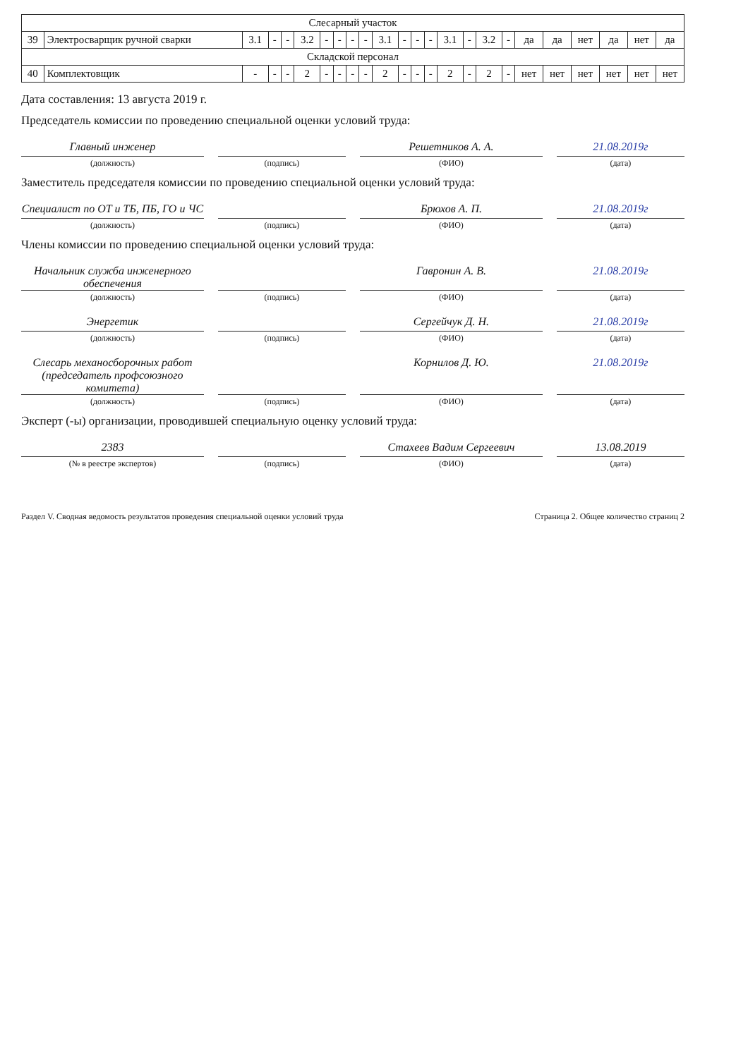| Слесарный участок | | | | | | | | | | | | | | | | | | | | | | | |
| 39 | Электросварщик ручной сварки | 3.1 | - | - | 3.2 | - | - | - | - | 3.1 | - | - | - | 3.1 | - | 3.2 | - | да | да | нет | да | нет | да |
| Складской персонал | | | | | | | | | | | | | | | | | | | | | | | |
| 40 | Комплектовщик | - | - | - | 2 | - | - | - | - | 2 | - | - | - | 2 | - | 2 | - | нет | нет | нет | нет | нет | нет |
Дата составления: 13 августа 2019 г.
Председатель комиссии по проведению специальной оценки условий труда:
Главный инженер Решетников А. А. 21.08.2019г
(должность) (подпись) (ФИО) (дата)
Заместитель председателя комиссии по проведению специальной оценки условий труда:
Специалист по ОТ и ТБ, ПБ, ГО и ЧС
Брюхов А. П. 21.08.2019г
(должность) (подпись) (ФИО) (дата)
Члены комиссии по проведению специальной оценки условий труда:
Начальник служба инженерного обеспечения
Гавронин А. В. 21.08.2019г
(должность) (подпись) (ФИО) (дата)
Энергетик Сергейчук Д. Н. 21.08.2019г
(должность) (подпись) (ФИО) (дата)
Слесарь механосборочных работ (председатель профсоюзного комитета)
Корнилов Д. Ю. 21.08.2019г
(должность) (подпись) (ФИО) (дата)
Эксперт (-ы) организации, проводившей специальную оценку условий труда:
2383 Стахеев Вадим Сергеевич 13.08.2019
(№ в реестре экспертов) (подпись) (ФИО) (дата)
Раздел V. Сводная ведомость результатов проведения специальной оценки условий труда Страница 2. Общее количество страниц 2